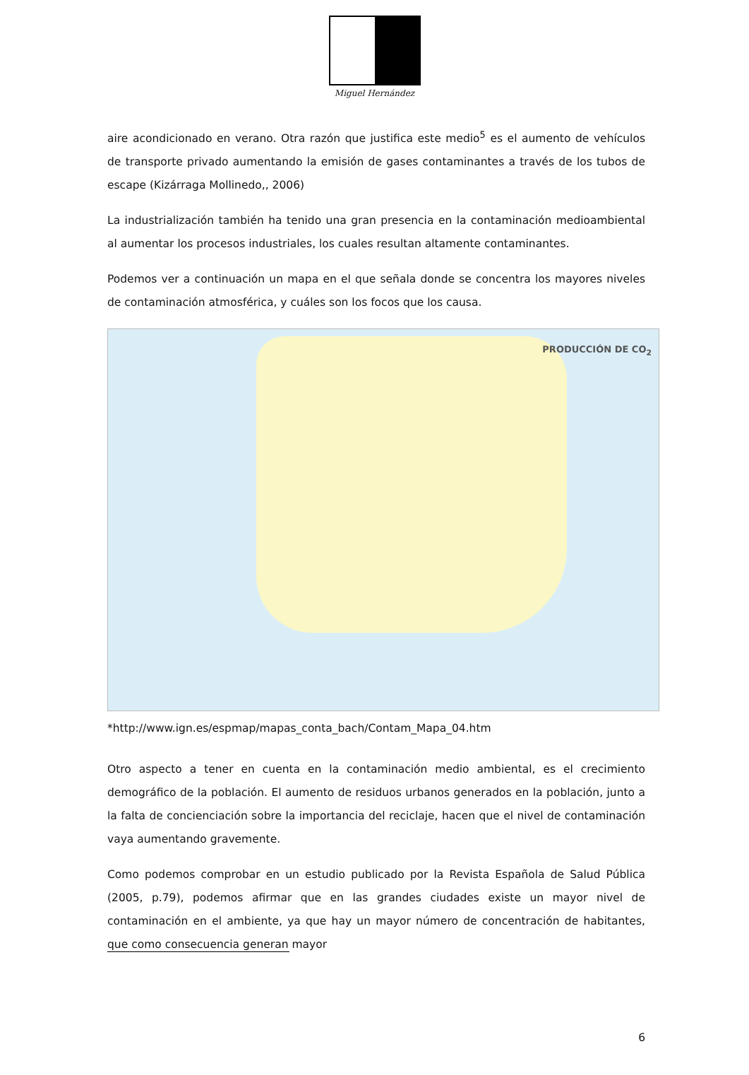Miguel Hernández
aire acondicionado en verano. Otra razón que justifica este medio<sup>5</sup> es el aumento de vehículos de transporte privado aumentando la emisión de gases contaminantes a través de los tubos de escape (Kizárraga Mollinedo,, 2006)
La industrialización también ha tenido una gran presencia en la contaminación medioambiental al aumentar los procesos industriales, los cuales resultan altamente contaminantes.
Podemos ver a continuación un mapa en el que señala donde se concentra los mayores niveles de contaminación atmosférica, y cuáles son los focos que los causa.
PRODUCCIÓN DE CO<sub>2</sub>
*http://www.ign.es/espmap/mapas_conta_bach/Contam_Mapa_04.htm
Otro aspecto a tener en cuenta en la contaminación medio ambiental, es el crecimiento demográfico de la población. El aumento de residuos urbanos generados en la población, junto a la falta de concienciación sobre la importancia del reciclaje, hacen que el nivel de contaminación vaya aumentando gravemente.
Como podemos comprobar en un estudio publicado por la Revista Española de Salud Pública (2005, p.79), podemos afirmar que en las grandes ciudades existe un mayor nivel de contaminación en el ambiente, ya que hay un mayor número de concentración de habitantes, que como consecuencia generan mayor
6